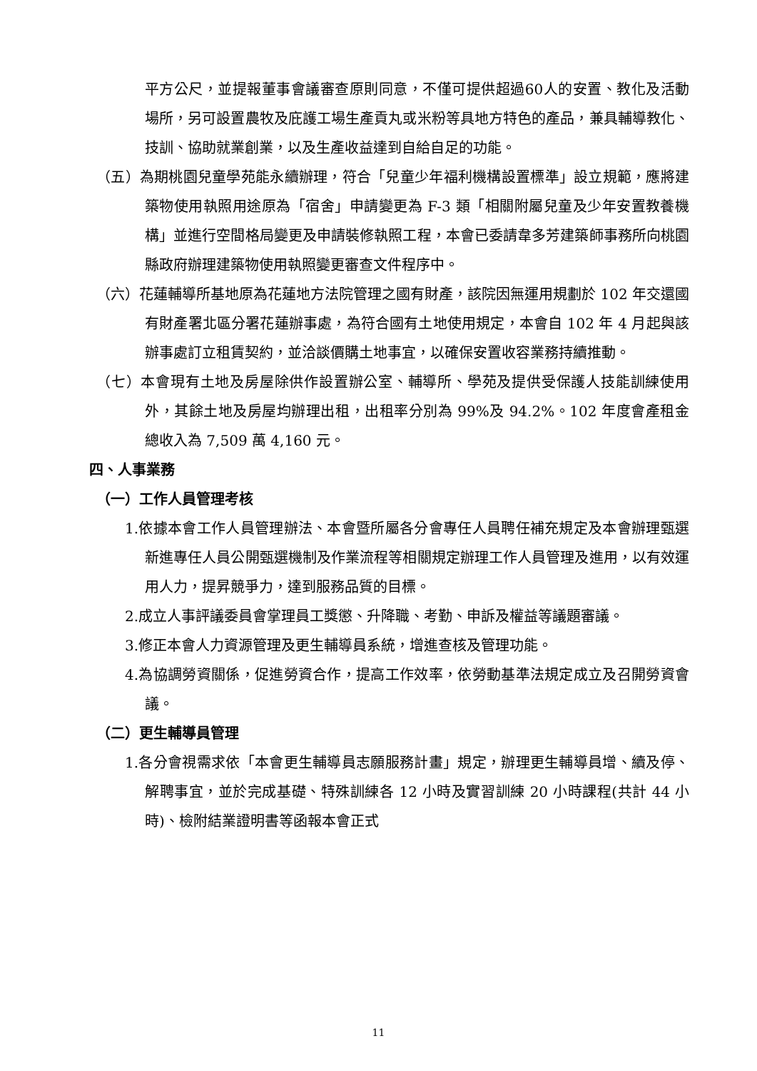平方公尺，並提報董事會議審查原則同意，不僅可提供超過60人的安置、教化及活動場所，另可設置農牧及庇護工場生產貢丸或米粉等具地方特色的產品，兼具輔導教化、技訓、協助就業創業，以及生產收益達到自給自足的功能。
（五）為期桃園兒童學苑能永續辦理，符合「兒童少年福利機構設置標準」設立規範，應將建築物使用執照用途原為「宿舍」申請變更為 F-3 類「相關附屬兒童及少年安置教養機構」並進行空間格局變更及申請裝修執照工程，本會已委請韋多芳建築師事務所向桃園縣政府辦理建築物使用執照變更審查文件程序中。
（六）花蓮輔導所基地原為花蓮地方法院管理之國有財產，該院因無運用規劃於 102 年交還國有財產署北區分署花蓮辦事處，為符合國有土地使用規定，本會自 102 年 4 月起與該辦事處訂立租賃契約，並洽談價購土地事宜，以確保安置收容業務持續推動。
（七）本會現有土地及房屋除供作設置辦公室、輔導所、學苑及提供受保護人技能訓練使用外，其餘土地及房屋均辦理出租，出租率分別為 99%及 94.2%。102 年度會產租金總收入為 7,509 萬 4,160 元。
四、人事業務
（一）工作人員管理考核
1.依據本會工作人員管理辦法、本會暨所屬各分會專任人員聘任補充規定及本會辦理甄選新進專任人員公開甄選機制及作業流程等相關規定辦理工作人員管理及進用，以有效運用人力，提昇競爭力，達到服務品質的目標。
2.成立人事評議委員會掌理員工獎懲、升降職、考勤、申訴及權益等議題審議。
3.修正本會人力資源管理及更生輔導員系統，增進查核及管理功能。
4.為協調勞資關係，促進勞資合作，提高工作效率，依勞動基準法規定成立及召開勞資會議。
（二）更生輔導員管理
1.各分會視需求依「本會更生輔導員志願服務計畫」規定，辦理更生輔導員增、續及停、解聘事宜，並於完成基礎、特殊訓練各 12 小時及實習訓練 20 小時課程(共計 44 小時)、檢附結業證明書等函報本會正式
11